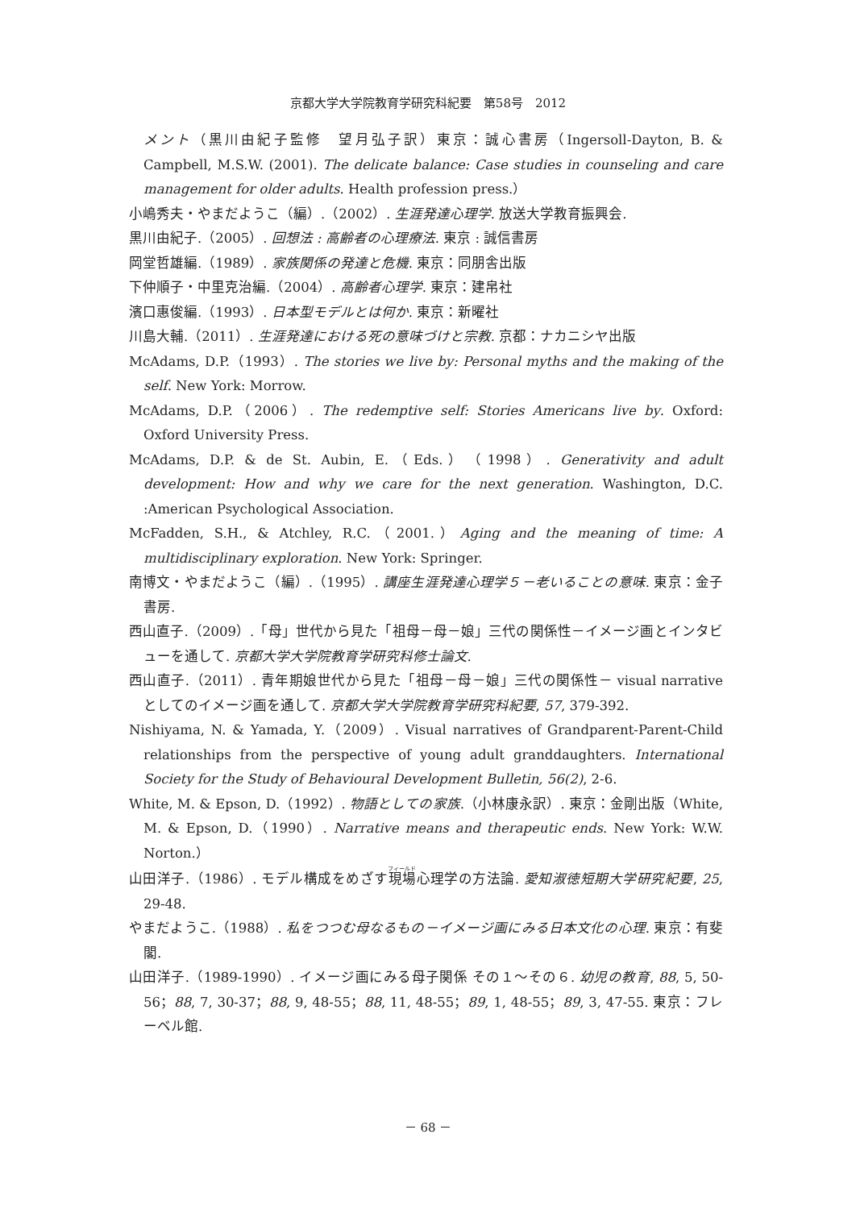京都大学大学院教育学研究科紀要　第58号　2012
メント（黒川由紀子監修　望月弘子訳）東京：誠心書房（Ingersoll-Dayton, B. & Campbell, M.S.W. (2001). The delicate balance: Case studies in counseling and care management for older adults. Health profession press.）
小嶋秀夫・やまだようこ（編）.（2002）. 生涯発達心理学. 放送大学教育振興会.
黒川由紀子.（2005）. 回想法 : 高齢者の心理療法. 東京 : 誠信書房
岡堂哲雄編.（1989）. 家族関係の発達と危機. 東京：同朋舎出版
下仲順子・中里克治編.（2004）. 高齢者心理学. 東京：建帛社
濱口惠俊編.（1993）. 日本型モデルとは何か. 東京：新曜社
川島大輔.（2011）. 生涯発達における死の意味づけと宗教. 京都：ナカニシヤ出版
McAdams, D.P.（1993）. The stories we live by: Personal myths and the making of the self. New York: Morrow.
McAdams, D.P.（2006）. The redemptive self: Stories Americans live by. Oxford: Oxford University Press.
McAdams, D.P. & de St. Aubin, E.（Eds.）（1998）. Generativity and adult development: How and why we care for the next generation. Washington, D.C. :American Psychological Association.
McFadden, S.H., & Atchley, R.C.（2001.）Aging and the meaning of time: A multidisciplinary exploration. New York: Springer.
南博文・やまだようこ（編）.（1995）. 講座生涯発達心理学５－老いることの意味. 東京：金子書房.
西山直子.（2009）.「母」世代から見た「祖母－母－娘」三代の関係性－イメージ画とインタビューを通して. 京都大学大学院教育学研究科修士論文.
西山直子.（2011）. 青年期娘世代から見た「祖母－母－娘」三代の関係性－ visual narrative としてのイメージ画を通して. 京都大学大学院教育学研究科紀要, 57, 379-392.
Nishiyama, N. & Yamada, Y.（2009）. Visual narratives of Grandparent-Parent-Child relationships from the perspective of young adult granddaughters. International Society for the Study of Behavioural Development Bulletin, 56(2), 2-6.
White, M. & Epson, D.（1992）. 物語としての家族.（小林康永訳）. 東京：金剛出版（White, M. & Epson, D.（1990）. Narrative means and therapeutic ends. New York: W.W. Norton.）
山田洋子.（1986）. モデル構成をめざす現場心理学の方法論. 愛知淑徳短期大学研究紀要, 25, 29-48.
やまだようこ.（1988）. 私をつつむ母なるもの－イメージ画にみる日本文化の心理. 東京：有斐閣.
山田洋子.（1989-1990）. イメージ画にみる母子関係 その１～その６. 幼児の教育, 88, 5, 50-56；88, 7, 30-37；88, 9, 48-55；88, 11, 48-55；89, 1, 48-55；89, 3, 47-55. 東京：フレーベル館.
－ 68 －